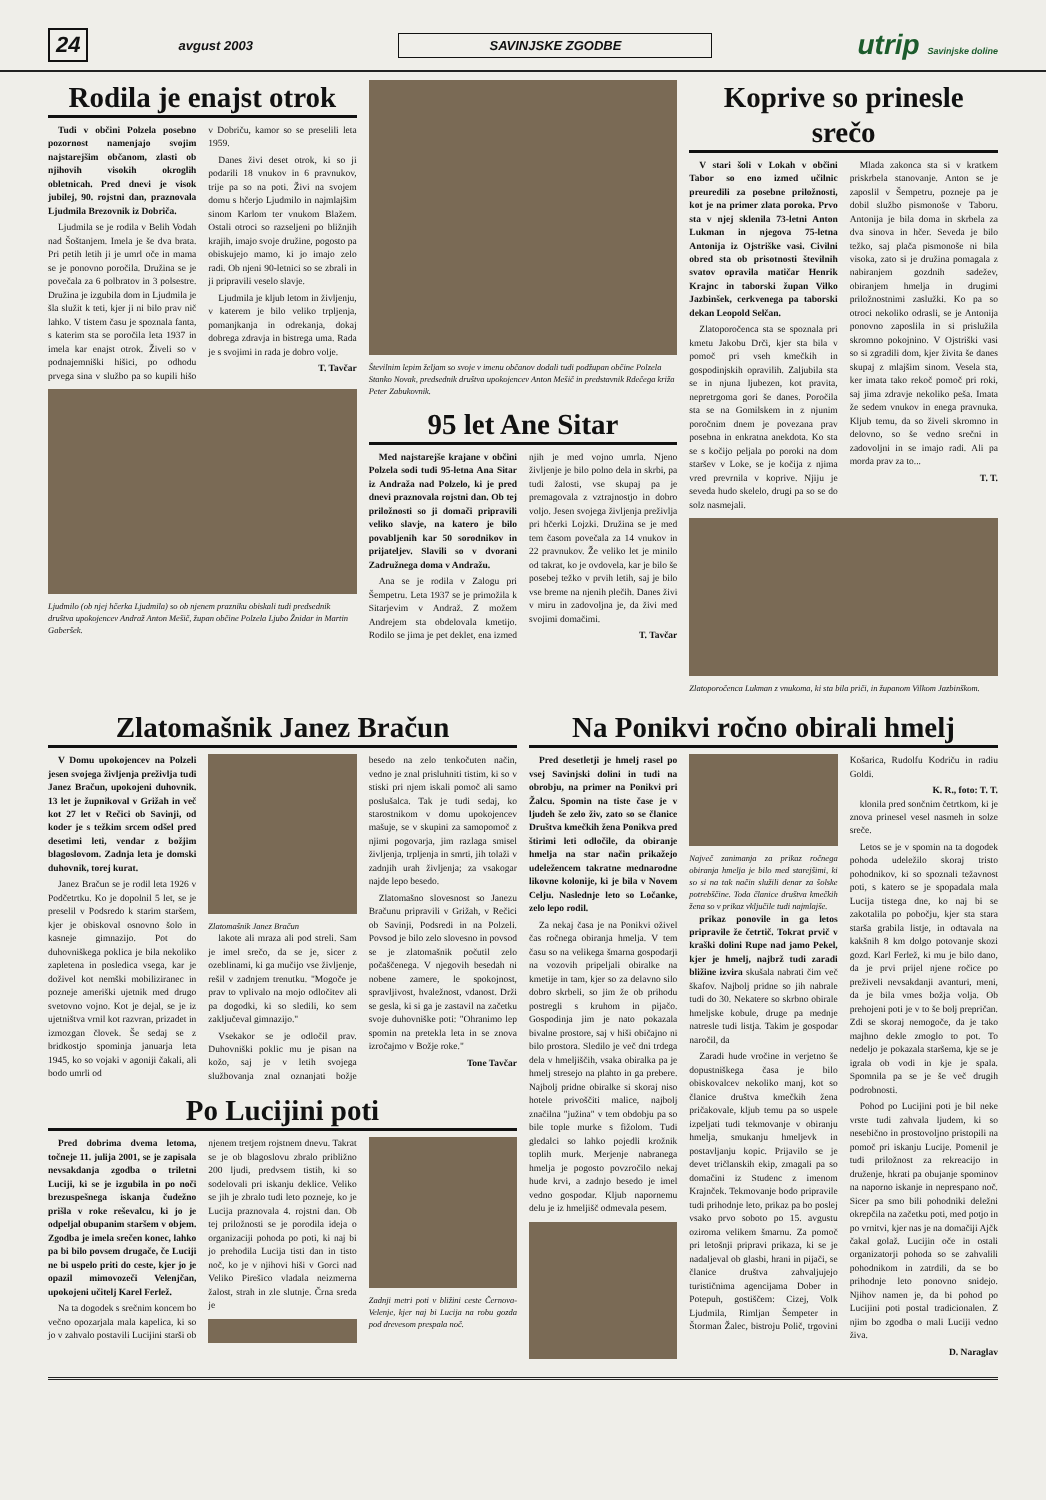24 avgust 2003 SAVINJSKE ZGODBE utrip Savinjske doline
Rodila je enajst otrok
Tudi v občini Polzela posebno pozornost namenjajo svojim najstarejšim občanom, zlasti ob njihovih visokih okroglih obletnicah. Pred dnevi je visok jubilej, 90. rojstni dan, praznovala Ljudmila Brezovnik iz Dobriča.
Ljudmila se je rodila v Belih Vodah nad Šoštanjem. Imela je še dva brata. Pri petih letih ji je umrl oče in mama se je ponovno poročila. Družina se je povečala za 6 polbratov in 3 polsestre. Družina je izgubila dom in Ljudmila je šla služit k teti, kjer ji ni bilo prav nič lahko. V tistem času je spoznala fanta, s katerim sta se poročila leta 1937 in imela kar enajst otrok. Živeli so v podnajemniški hišici, po odhodu prvega sina v službo pa so kupili hišo v Dobriču, kamor so se preselili leta 1959.
Danes živi deset otrok, ki so ji podarili 18 vnukov in 6 pravnukov, trije pa so na poti. Živi na svojem domu s hčerjo Ljudmilo in najmlajšim sinom Karlom ter vnukom Blažem. Ostali otroci so razseljeni po bližnjih krajih, imajo svoje družine, pogosto pa obiskujejo mamo, ki jo imajo zelo radi. Ob njeni 90-letnici so se zbrali in ji pripravili veselo slavje.
Ljudmila je kljub letom in življenju, v katerem je bilo veliko trpljenja, pomanjkanja in odrekanja, dokaj dobrega zdravja in bistrega uma. Rada je s svojimi in rada je dobro volje.
T. Tavčar
Ljudmilo (ob njej hčerka Ljudmila) so ob njenem prazniku obiskali tudi predsednik društva upokojencev Andraž Anton Mešič, župan občine Polzela Ljubo Žnidar in Martin Gaberšek.
Številnim lepim željam so svoje v imenu občanov dodali tudi podžupan občine Polzela Stanko Novak, predsednik društva upokojencev Anton Mešič in predstavnik Rdečega križa Peter Zabukovnik.
95 let Ane Sitar
Med najstarejše krajane v občini Polzela sodi tudi 95-letna Ana Sitar iz Andraža nad Polzelo, ki je pred dnevi praznovala rojstni dan. Ob tej priložnosti so ji domači pripravili veliko slavje, na katero je bilo povabljenih kar 50 sorodnikov in prijateljev. Slavili so v dvorani Zadružnega doma v Andražu.
Ana se je rodila v Zalogu pri Šempetru. Leta 1937 se je primožila k Sitarjevim v Andraž. Z možem Andrejem sta obdelovala kmetijo. Rodilo se jima je pet deklet, ena izmed njih je med vojno umrla. Njeno življenje je bilo polno dela in skrbi, pa tudi žalosti, vse skupaj pa je premagovala z vztrajnostjo in dobro voljo. Jesen svojega življenja preživlja pri hčerki Lojzki. Družina se je med tem časom povečala za 14 vnukov in 22 pravnukov. Že veliko let je minilo od takrat, ko je ovdovela, kar je bilo še posebej težko v prvih letih, saj je bilo vse breme na njenih plečih. Danes živi v miru in zadovoljna je, da živi med svojimi domačimi.
T. Tavčar
Koprive so prinesle srečo
V stari šoli v Lokah v občini Tabor so eno izmed učilnic preuredili za posebne priložnosti, kot je na primer zlata poroka. Prvo sta v njej sklenila 73-letni Anton Lukman in njegova 75-letna Antonija iz Ojstriške vasi. Civilni obred sta ob prisotnosti številnih svatov opravila matičar Henrik Krajnc in taborski župan Vilko Jazbinšek, cerkvenega pa taborski dekan Leopold Selčan.
Zlatoporočenca sta se spoznala pri kmetu Jakobu Drči, kjer sta bila v pomoč pri vseh kmečkih in gospodinjskih opravilih. Zaljubila sta se in njuna ljubezen, kot pravita, nepretrgoma gori še danes. Poročila sta se na Gomilskem in z njunim poročnim dnem je povezana prav posebna in enkratna anekdota. Ko sta se s kočijo peljala po poroki na dom staršev v Loke, se je kočija z njima vred prevrnila v koprive. Njiju je seveda hudo skelelo, drugi pa so se do solz nasmejali.
Mlada zakonca sta si v kratkem priskrbela stanovanje. Anton se je zaposlil v Šempetru, pozneje pa je dobil službo pismonoše v Taboru. Antonija je bila doma in skrbela za dva sinova in hčer. Seveda je bilo težko, saj plača pismonoše ni bila visoka, zato si je družina pomagala z nabiranjem gozdnih sadežev, obiranjem hmelja in drugimi priložnostnimi zaslužki. Ko pa so otroci nekoliko odrasli, se je Antonija ponovno zaposlila in si prislužila skromno pokojnino. V Ojstriški vasi so si zgradili dom, kjer živita še danes skupaj z mlajšim sinom. Vesela sta, ker imata tako rekoč pomoč pri roki, saj jima zdravje nekoliko peša. Imata že sedem vnukov in enega pravnuka. Kljub temu, da so živeli skromno in delovno, so še vedno srečni in zadovoljni in se imajo radi. Ali pa morda prav za to...
T. T.
Zlatoporočenca Lukman z vnukoma, ki sta bila priči, in županom Vilkom Jazbinškom.
Zlatomašnik Janez Bračun
V Domu upokojencev na Polzeli jesen svojega življenja preživlja tudi Janez Bračun, upokojeni duhovnik. 13 let je župnikoval v Grižah in več kot 27 let v Rečici ob Savinji, od koder je s težkim srcem odšel pred desetimi leti, vendar z božjim blagoslovom. Zadnja leta je domski duhovnik, torej kurat.
Janez Bračun se je rodil leta 1926 v Podčetrtku. Ko je dopolnil 5 let, se je preselil v Podsredo k starim staršem, kjer je obiskoval osnovno šolo in kasneje gimnazijo. Pot do duhovniškega poklica je bila nekoliko zapletena in posledica vsega, kar je doživel kot nemški mobiliziranec in pozneje ameriški ujetnik med drugo svetovno vojno. Kot je dejal, se je iz ujetništva vrnil kot razvran, prizadet in izmozgan človek. Še sedaj se z bridkostjo spominja januarja leta 1945, ko so vojaki v agoniji čakali, ali bodo umrli od
Zlatomašnik Janez Bračun
lakote ali mraza ali pod streli. Sam je imel srečo, da se je, sicer z ozeblinami, ki ga mučijo vse življenje, rešil v zadnjem trenutku. "Mogoče je prav to vplivalo na mojo odločitev ali pa dogodki, ki so sledili, ko sem zaključeval gimnazijo."
Vsekakor se je odločil prav. Duhovniški poklic mu je pisan na kožo, saj je v letih svojega službovanja znal oznanjati božje besedo na zelo tenkočuten način, vedno je znal prisluhniti tistim, ki so v stiski pri njem iskali pomoč ali samo poslušalca. Tak je tudi sedaj, ko starostnikom v domu upokojencev mašuje, se v skupini za samopomoč z njimi pogovarja, jim razlaga smisel življenja, trpljenja in smrti, jih tolaži v zadnjih urah življenja; za vsakogar najde lepo besedo.
Zlatomašno slovesnost so Janezu Bračunu pripravili v Grižah, v Rečici ob Savinji, Podsredi in na Polzeli. Povsod je bilo zelo slovesno in povsod se je zlatomašnik počutil zelo počaščenega. V njegovih besedah ni nobene zamere, le spokojnost, spravljivost, hvaležnost, vdanost. Drži se gesla, ki si ga je zastavil na začetku svoje duhovniške poti: "Ohranimo lep spomin na pretekla leta in se znova izročajmo v Božje roke."
Tone Tavčar
Po Lucijini poti
Pred dobrima dvema letoma, točneje 11. julija 2001, se je zapisala nevsakdanja zgodba o triletni Luciji, ki se je izgubila in po noči brezuspešnega iskanja čudežno prišla v roke reševalcu, ki jo je odpeljal obupanim staršem v objem. Zgodba je imela srečen konec, lahko pa bi bilo povsem drugače, če Luciji ne bi uspelo priti do ceste, kjer jo je opazil mimovozeči Velenjčan, upokojeni učitelj Karel Ferlež.
Na ta dogodek s srečnim koncem bo večno opozarjala mala kapelica, ki so jo v zahvalo postavili Lucijini starši ob njenem tretjem rojstnem dnevu. Takrat se je ob blagoslovu zbralo približno 200 ljudi, predvsem tistih, ki so sodelovali pri iskanju deklice. Veliko se jih je zbralo tudi leto pozneje, ko je Lucija praznovala 4. rojstni dan. Ob tej priložnosti se je porodila ideja o organizaciji pohoda po poti, ki naj bi jo prehodila Lucija tisti dan in tisto noč, ko je v njihovi hiši v Gorci nad Veliko Pirešico vladala neizmerna žalost, strah in zle slutnje. Črna sreda je
Zadnji metri poti v bližini ceste Černova-Velenje, kjer naj bi Lucija na robu gozda pod drevesom prespala noč.
Na Ponikvi ročno obirali hmelj
Pred desetletji je hmelj rasel po vsej Savinjski dolini in tudi na obrobju, na primer na Ponikvi pri Žalcu. Spomin na tiste čase je v ljudeh še zelo živ, zato so se članice Društva kmečkih žena Ponikva pred štirimi leti odločile, da obiranje hmelja na star način prikažejo udeležencem takratne mednarodne likovne kolonije, ki je bila v Novem Celju. Naslednje leto so Ločanke, zelo lepo rodil.
Za nekaj časa je na Ponikvi oživel čas ročnega obiranja hmelja. V tem času so na velikega šmarna gospodarji na vozovih pripeljali obiralke na kmetije in tam, kjer so za delavno silo dobro skrbeli, so jim že ob prihodu postregli s kruhom in pijačo. Gospodinja jim je nato pokazala bivalne prostore, saj v hiši običajno ni bilo prostora. Sledilo je več dni trdega dela v hmeljiščih, vsaka obiralka pa je hmelj stresejo na plahto in ga prebere. Najbolj pridne obiralke si skoraj niso hotele privoščiti malice, najbolj značilna "južina" v tem obdobju pa so bile tople murke s fižolom. Tudi gledalci so lahko pojedli krožnik toplih murk. Merjenje nabranega hmelja je pogosto povzročilo nekaj hude krvi, a zadnjo besedo je imel vedno gospodar. Kljub napornemu delu je iz hmeljišč odmevala pesem.
Največ zanimanja za prikaz ročnega obiranja hmelja je bilo med starejšimi, ki so si na tak način služili denar za šolske potrebščine. Toda članice društva kmečkih žena so v prikaz vključile tudi najmlajše.
prikaz ponovile in ga letos pripravile že četrtič. Tokrat prvič v kraški dolini Rupe nad jamo Pekel, kjer je hmelj, najbrž tudi zaradi bližine izvira skušala nabrati čim več škafov. Najbolj pridne so jih nabrale tudi do 30. Nekatere so skrbno obirale hmeljske kobule, druge pa mednje natresle tudi listja. Takim je gospodar naročil, da
Zaradi hude vročine in verjetno še dopustniškega časa je bilo obiskovalcev nekoliko manj, kot so članice društva kmečkih žena pričakovale, kljub temu pa so uspele izpeljati tudi tekmovanje v obiranju hmelja, smukanju hmeljevk in postavljanju kopic. Prijavilo se je devet tričlanskih ekip, zmagali pa so domačini iz Studenc z imenom Krajnček. Tekmovanje bodo pripravile tudi prihodnje leto, prikaz pa bo poslej vsako prvo soboto po 15. avgustu oziroma velikem šmarnu. Za pomoč pri letošnji pripravi prikaza, ki se je nadaljeval ob glasbi, hrani in pijači, se članice društva zahvaljujejo turističnima agencijama Dober in Potepuh, gostiščem: Cizej, Volk Ljudmila, Rimljan Šempeter in Štorman Žalec, bistroju Polič, trgovini Košarica, Rudolfu Kodriču in radiu Goldi.
K. R., foto: T. T.
klonila pred sončnim četrtkom, ki je znova prinesel vesel nasmeh in solze sreče.
Letos se je v spomin na ta dogodek pohoda udeležilo skoraj tristo pohodnikov, ki so spoznali težavnost poti, s katero se je spopadala mala Lucija tistega dne, ko naj bi se zakotalila po pobočju, kjer sta stara starša grabila listje, in odtavala na kakšnih 8 km dolgo potovanje skozi gozd. Karl Ferlež, ki mu je bilo dano, da je prvi prijel njene ročice po preživeli nevsakdanji avanturi, meni, da je bila vmes božja volja. Ob prehojeni poti je v to še bolj prepričan. Zdi se skoraj nemogoče, da je tako majhno dekle zmoglo to pot. To nedeljo je pokazala staršema, kje se je igrala ob vodi in kje je spala. Spomnila pa se je še več drugih podrobnosti.
Pohod po Lucijini poti je bil neke vrste tudi zahvala ljudem, ki so nesebično in prostovoljno pristopili na pomoč pri iskanju Lucije. Pomenil je tudi priložnost za rekreacijo in druženje, hkrati pa obujanje spominov na naporno iskanje in neprespano noč. Sicer pa smo bili pohodniki deležni okrepčila na začetku poti, med potjo in po vrnitvi, kjer nas je na domačiji Ajčk čakal golaž. Lucijin oče in ostali organizatorji pohoda so se zahvalili pohodnikom in zatrdili, da se bo prihodnje leto ponovno snidejo. Njihov namen je, da bi pohod po Lucijini poti postal tradicionalen. Z njim bo zgodba o mali Luciji vedno živa.
D. Naraglav